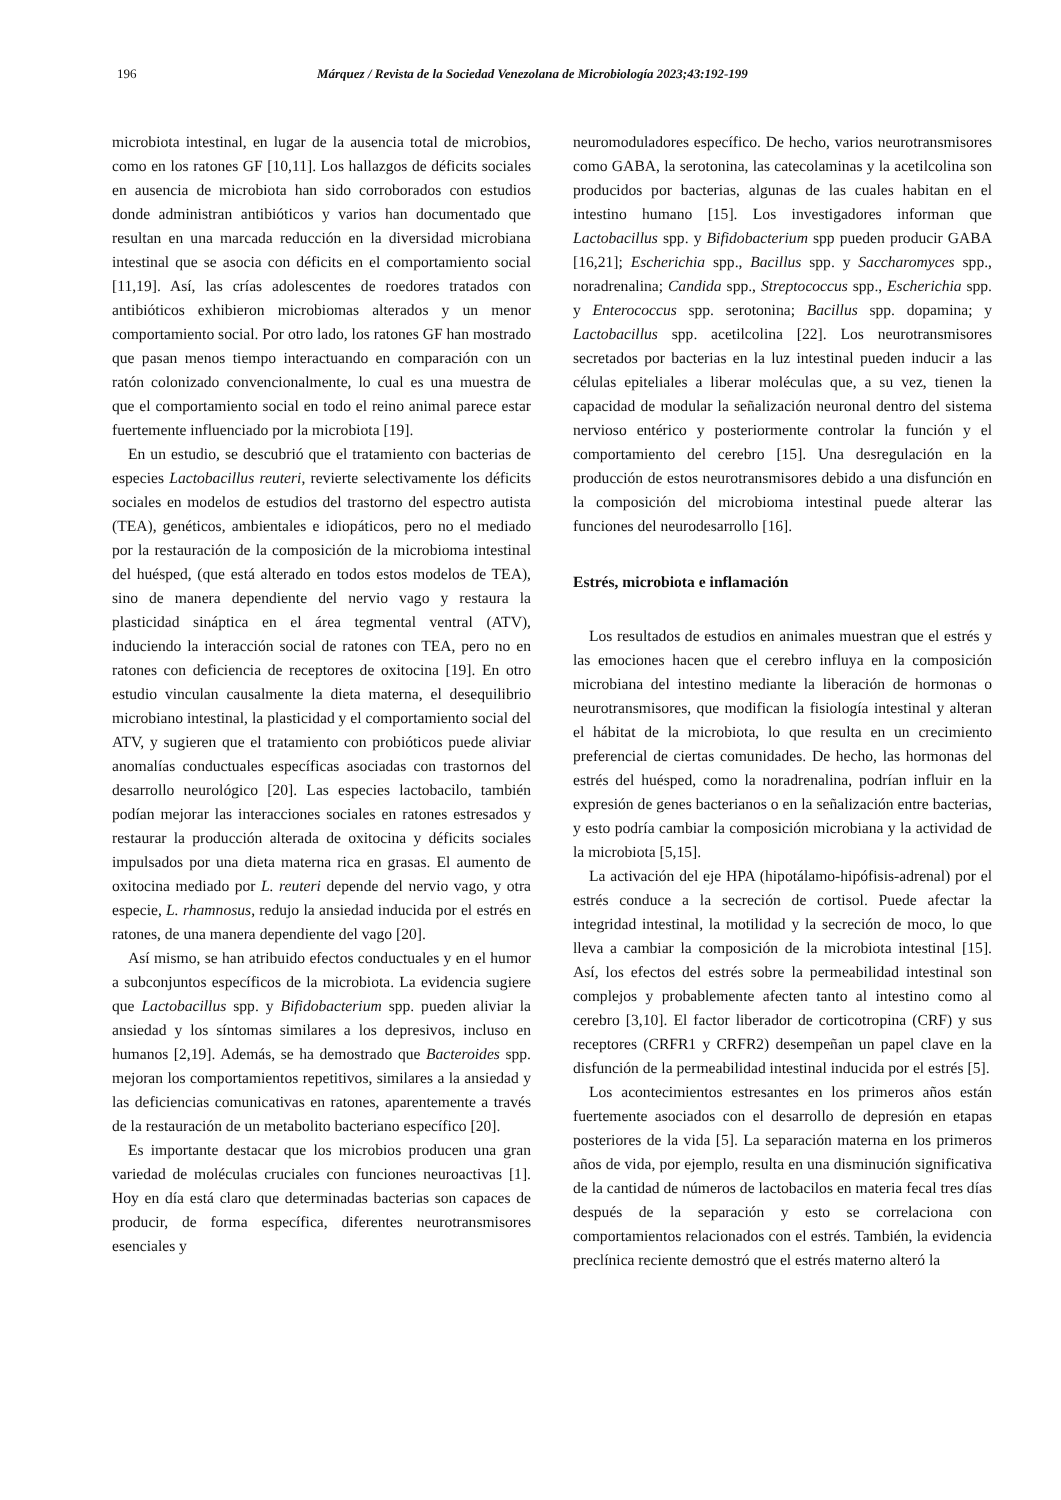196 Márquez / Revista de la Sociedad Venezolana de Microbiología 2023;43:192-199
microbiota intestinal, en lugar de la ausencia total de microbios, como en los ratones GF [10,11]. Los hallazgos de déficits sociales en ausencia de microbiota han sido corroborados con estudios donde administran antibióticos y varios han documentado que resultan en una marcada reducción en la diversidad microbiana intestinal que se asocia con déficits en el comportamiento social [11,19]. Así, las crías adolescentes de roedores tratados con antibióticos exhibieron microbiomas alterados y un menor comportamiento social. Por otro lado, los ratones GF han mostrado que pasan menos tiempo interactuando en comparación con un ratón colonizado convencionalmente, lo cual es una muestra de que el comportamiento social en todo el reino animal parece estar fuertemente influenciado por la microbiota [19].
En un estudio, se descubrió que el tratamiento con bacterias de especies Lactobacillus reuteri, revierte selectivamente los déficits sociales en modelos de estudios del trastorno del espectro autista (TEA), genéticos, ambientales e idiopáticos, pero no el mediado por la restauración de la composición de la microbioma intestinal del huésped, (que está alterado en todos estos modelos de TEA), sino de manera dependiente del nervio vago y restaura la plasticidad sináptica en el área tegmental ventral (ATV), induciendo la interacción social de ratones con TEA, pero no en ratones con deficiencia de receptores de oxitocina [19]. En otro estudio vinculan causalmente la dieta materna, el desequilibrio microbiano intestinal, la plasticidad y el comportamiento social del ATV, y sugieren que el tratamiento con probióticos puede aliviar anomalías conductuales específicas asociadas con trastornos del desarrollo neurológico [20]. Las especies lactobacilo, también podían mejorar las interacciones sociales en ratones estresados y restaurar la producción alterada de oxitocina y déficits sociales impulsados por una dieta materna rica en grasas. El aumento de oxitocina mediado por L. reuteri depende del nervio vago, y otra especie, L. rhamnosus, redujo la ansiedad inducida por el estrés en ratones, de una manera dependiente del vago [20].
Así mismo, se han atribuido efectos conductuales y en el humor a subconjuntos específicos de la microbiota. La evidencia sugiere que Lactobacillus spp. y Bifidobacterium spp. pueden aliviar la ansiedad y los síntomas similares a los depresivos, incluso en humanos [2,19]. Además, se ha demostrado que Bacteroides spp. mejoran los comportamientos repetitivos, similares a la ansiedad y las deficiencias comunicativas en ratones, aparentemente a través de la restauración de un metabolito bacteriano específico [20].
Es importante destacar que los microbios producen una gran variedad de moléculas cruciales con funciones neuroactivas [1]. Hoy en día está claro que determinadas bacterias son capaces de producir, de forma específica, diferentes neurotransmisores esenciales y
neuromoduladores específico. De hecho, varios neurotransmisores como GABA, la serotonina, las catecolaminas y la acetilcolina son producidos por bacterias, algunas de las cuales habitan en el intestino humano [15]. Los investigadores informan que Lactobacillus spp. y Bifidobacterium spp pueden producir GABA [16,21]; Escherichia spp., Bacillus spp. y Saccharomyces spp., noradrenalina; Candida spp., Streptococcus spp., Escherichia spp. y Enterococcus spp. serotonina; Bacillus spp. dopamina; y Lactobacillus spp. acetilcolina [22]. Los neurotransmisores secretados por bacterias en la luz intestinal pueden inducir a las células epiteliales a liberar moléculas que, a su vez, tienen la capacidad de modular la señalización neuronal dentro del sistema nervioso entérico y posteriormente controlar la función y el comportamiento del cerebro [15]. Una desregulación en la producción de estos neurotransmisores debido a una disfunción en la composición del microbioma intestinal puede alterar las funciones del neurodesarrollo [16].
Estrés, microbiota e inflamación
Los resultados de estudios en animales muestran que el estrés y las emociones hacen que el cerebro influya en la composición microbiana del intestino mediante la liberación de hormonas o neurotransmisores, que modifican la fisiología intestinal y alteran el hábitat de la microbiota, lo que resulta en un crecimiento preferencial de ciertas comunidades. De hecho, las hormonas del estrés del huésped, como la noradrenalina, podrían influir en la expresión de genes bacterianos o en la señalización entre bacterias, y esto podría cambiar la composición microbiana y la actividad de la microbiota [5,15].
La activación del eje HPA (hipotálamo-hipófisis-adrenal) por el estrés conduce a la secreción de cortisol. Puede afectar la integridad intestinal, la motilidad y la secreción de moco, lo que lleva a cambiar la composición de la microbiota intestinal [15]. Así, los efectos del estrés sobre la permeabilidad intestinal son complejos y probablemente afecten tanto al intestino como al cerebro [3,10]. El factor liberador de corticotropina (CRF) y sus receptores (CRFR1 y CRFR2) desempeñan un papel clave en la disfunción de la permeabilidad intestinal inducida por el estrés [5].
Los acontecimientos estresantes en los primeros años están fuertemente asociados con el desarrollo de depresión en etapas posteriores de la vida [5]. La separación materna en los primeros años de vida, por ejemplo, resulta en una disminución significativa de la cantidad de números de lactobacilos en materia fecal tres días después de la separación y esto se correlaciona con comportamientos relacionados con el estrés. También, la evidencia preclínica reciente demostró que el estrés materno alteró la